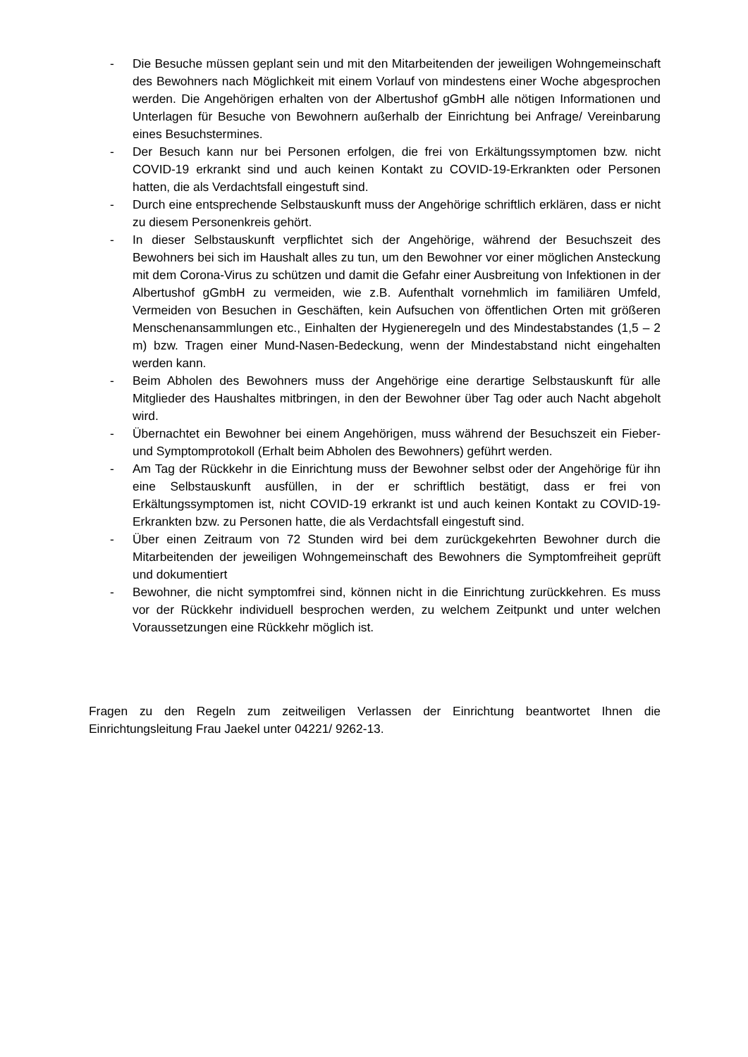- Die Besuche müssen geplant sein und mit den Mitarbeitenden der jeweiligen Wohngemeinschaft des Bewohners nach Möglichkeit mit einem Vorlauf von mindestens einer Woche abgesprochen werden. Die Angehörigen erhalten von der Albertushof gGmbH alle nötigen Informationen und Unterlagen für Besuche von Bewohnern außerhalb der Einrichtung bei Anfrage/ Vereinbarung eines Besuchstermines.
- Der Besuch kann nur bei Personen erfolgen, die frei von Erkältungssymptomen bzw. nicht COVID-19 erkrankt sind und auch keinen Kontakt zu COVID-19-Erkrankten oder Personen hatten, die als Verdachtsfall eingestuft sind.
- Durch eine entsprechende Selbstauskunft muss der Angehörige schriftlich erklären, dass er nicht zu diesem Personenkreis gehört.
- In dieser Selbstauskunft verpflichtet sich der Angehörige, während der Besuchszeit des Bewohners bei sich im Haushalt alles zu tun, um den Bewohner vor einer möglichen Ansteckung mit dem Corona-Virus zu schützen und damit die Gefahr einer Ausbreitung von Infektionen in der Albertushof gGmbH zu vermeiden, wie z.B. Aufenthalt vornehmlich im familiären Umfeld, Vermeiden von Besuchen in Geschäften, kein Aufsuchen von öffentlichen Orten mit größeren Menschenansammlungen etc., Einhalten der Hygieneregeln und des Mindestabstandes (1,5 – 2 m) bzw. Tragen einer Mund-Nasen-Bedeckung, wenn der Mindestabstand nicht eingehalten werden kann.
- Beim Abholen des Bewohners muss der Angehörige eine derartige Selbstauskunft für alle Mitglieder des Haushaltes mitbringen, in den der Bewohner über Tag oder auch Nacht abgeholt wird.
- Übernachtet ein Bewohner bei einem Angehörigen, muss während der Besuchszeit ein Fieber- und Symptomprotokoll (Erhalt beim Abholen des Bewohners) geführt werden.
- Am Tag der Rückkehr in die Einrichtung muss der Bewohner selbst oder der Angehörige für ihn eine Selbstauskunft ausfüllen, in der er schriftlich bestätigt, dass er frei von Erkältungssymptomen ist, nicht COVID-19 erkrankt ist und auch keinen Kontakt zu COVID-19-Erkrankten bzw. zu Personen hatte, die als Verdachtsfall eingestuft sind.
- Über einen Zeitraum von 72 Stunden wird bei dem zurückgekehrten Bewohner durch die Mitarbeitenden der jeweiligen Wohngemeinschaft des Bewohners die Symptomfreiheit geprüft und dokumentiert
- Bewohner, die nicht symptomfrei sind, können nicht in die Einrichtung zurückkehren. Es muss vor der Rückkehr individuell besprochen werden, zu welchem Zeitpunkt und unter welchen Voraussetzungen eine Rückkehr möglich ist.
Fragen zu den Regeln zum zeitweiligen Verlassen der Einrichtung beantwortet Ihnen die Einrichtungsleitung Frau Jaekel unter 04221/ 9262-13.